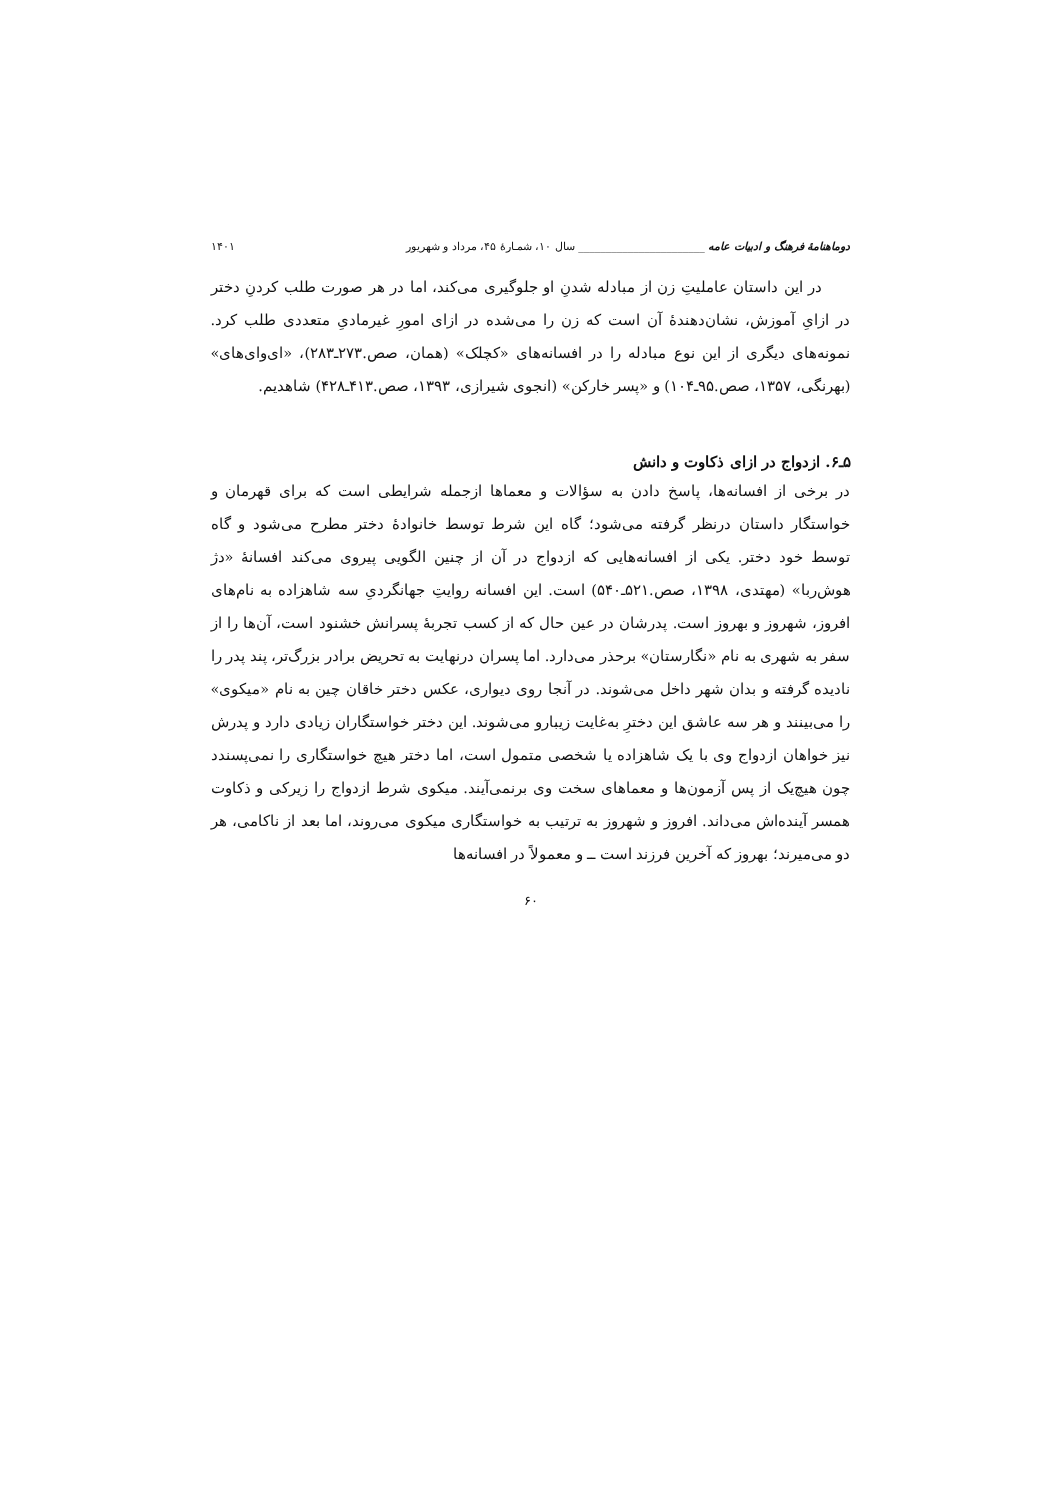دوماهنامهٔ فرهنگ و ادبیات عامه _______________________ سال ۱۰، شمـارهٔ ۴۵، مرداد و شهریور ۱۴۰۱
در این داستان عاملیتِ زن از مبادله شدنِ او جلوگیری می‌کند، اما در هر صورت طلب کردنِ دختر در ازایِ آموزش، نشان‌دهندهٔ آن است که زن را می‌شده در ازای امورِ غیرمادیِ متعددی طلب کرد. نمونه‌های دیگری از این نوع مبادله را در افسانه‌های «کچلک» (همان، صص.۲۷۳ـ۲۸۳)، «ای‌وای‌های» (بهرنگی، ۱۳۵۷، صص.۹۵ـ۱۰۴) و «پسر خارکن» (انجوی شیرازی، ۱۳۹۳، صص.۴۱۳ـ۴۲۸) شاهدیم.
۵ـ۶. ازدواج در ازای ذکاوت و دانش
در برخی از افسانه‌ها، پاسخ دادن به سؤالات و معماها ازجمله شرایطی است که برای قهرمان و خواستگار داستان درنظر گرفته می‌شود؛ گاه این شرط توسط خانوادهٔ دختر مطرح می‌شود و گاه توسط خود دختر. یکی از افسانه‌هایی که ازدواج در آن از چنین الگویی پیروی می‌کند افسانهٔ «دژ هوش‌ربا» (مهتدی، ۱۳۹۸، صص.۵۲۱ـ۵۴۰) است. این افسانه روایتِ جهانگردیِ سه شاهزاده به نام‌های افروز، شهروز و بهروز است. پدرشان در عین حال که از کسب تجربهٔ پسرانش خشنود است، آن‌ها را از سفر به شهری به نام «نگارستان» برحذر می‌دارد. اما پسران درنهایت به تحریض برادر بزرگ‌تر، پند پدر را نادیده گرفته و بدان شهر داخل می‌شوند. در آنجا روی دیواری، عکس دختر خاقان چین به نام «میکوی» را می‌بینند و هر سه عاشق این دخترِ به‌غایت زیبارو می‌شوند. این دختر خواستگاران زیادی دارد و پدرش نیز خواهان ازدواج وی با یک شاهزاده یا شخصی متمول است، اما دختر هیچ خواستگاری را نمی‌پسندد چون هیچ‌یک از پس آزمون‌ها و معماهای سخت وی برنمی‌آیند. میکوی شرط ازدواج را زیرکی و ذکاوت همسر آینده‌اش می‌داند. افروز و شهروز به ترتیب به خواستگاری میکوی می‌روند، اما بعد از ناکامی، هر دو می‌میرند؛ بهروز که آخرین فرزند است ــ و معمولاً در افسانه‌ها
۶۰